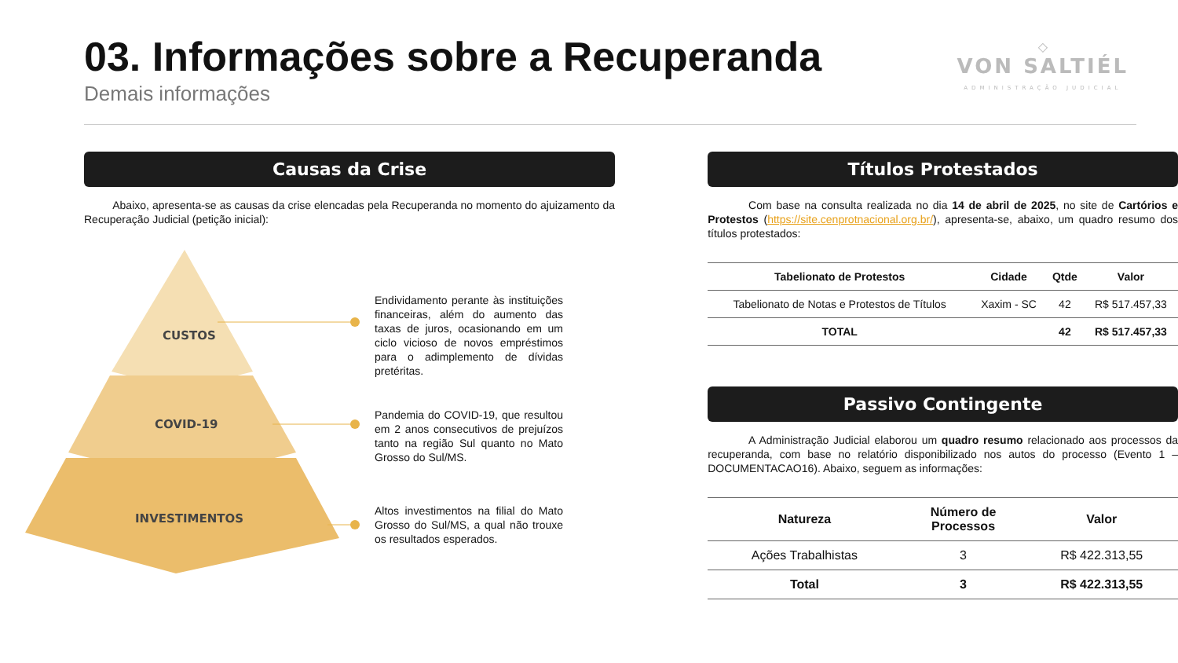03. Informações sobre a Recuperanda
Demais informações
◇
VON SALTIÉL
ADMINISTRAÇÃO JUDICIAL
Causas da Crise
Abaixo, apresenta-se as causas da crise elencadas pela Recuperanda no momento do ajuizamento da Recuperação Judicial (petição inicial):
CUSTOS
COVID-19
INVESTIMENTOS
Endividamento perante às instituições financeiras, além do aumento das taxas de juros, ocasionando em um ciclo vicioso de novos empréstimos para o adimplemento de dívidas pretéritas.
Pandemia do COVID-19, que resultou em 2 anos consecutivos de prejuízos tanto na região Sul quanto no Mato Grosso do Sul/MS.
Altos investimentos na filial do Mato Grosso do Sul/MS, a qual não trouxe os resultados esperados.
Títulos Protestados
Com base na consulta realizada no dia 14 de abril de 2025, no site de Cartórios e Protestos (https://site.cenprotnacional.org.br/), apresenta-se, abaixo, um quadro resumo dos títulos protestados:
| Tabelionato de Protestos | Cidade | Qtde | Valor |
| --- | --- | --- | --- |
| Tabelionato de Notas e Protestos de Títulos | Xaxim - SC | 42 | R$ 517.457,33 |
| TOTAL | | 42 | R$ 517.457,33 |
Passivo Contingente
A Administração Judicial elaborou um quadro resumo relacionado aos processos da recuperanda, com base no relatório disponibilizado nos autos do processo (Evento 1 – DOCUMENTACAO16). Abaixo, seguem as informações:
| Natureza | Número de Processos | Valor |
| --- | --- | --- |
| Ações Trabalhistas | 3 | R$ 422.313,55 |
| Total | 3 | R$ 422.313,55 |